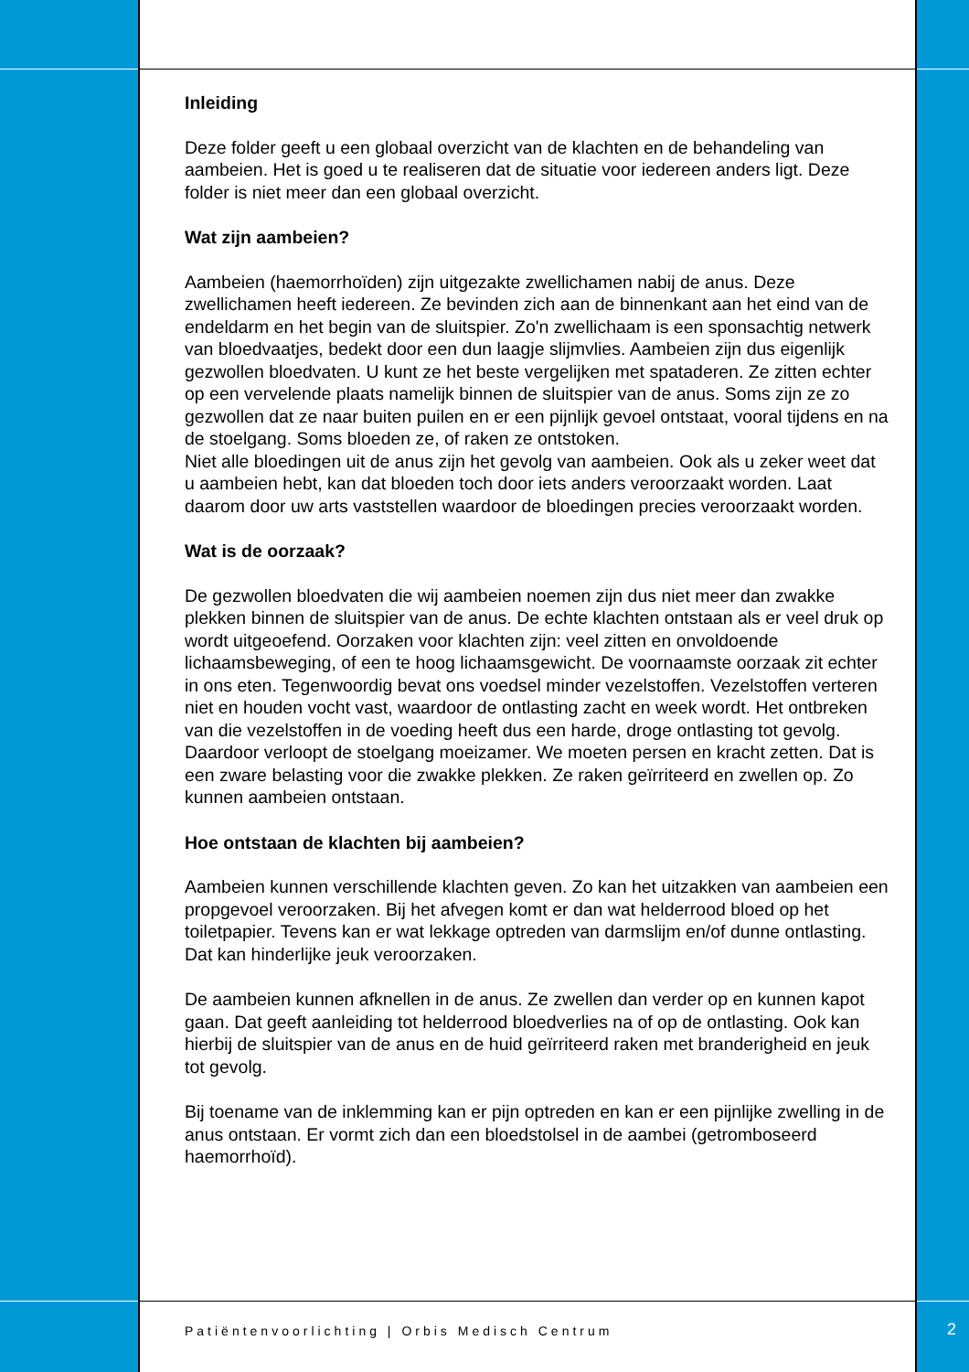Inleiding
Deze folder geeft u een globaal overzicht van de klachten en de behandeling van aambeien. Het is goed u te realiseren dat de situatie voor iedereen anders ligt. Deze folder is niet meer dan een globaal overzicht.
Wat zijn aambeien?
Aambeien (haemorrhoïden) zijn uitgezakte zwellichamen nabij de anus. Deze zwellichamen heeft iedereen. Ze bevinden zich aan de binnenkant aan het eind van de endeldarm en het begin van de sluitspier. Zo'n zwellichaam is een sponsachtig netwerk van bloedvaatjes, bedekt door een dun laagje slijmvlies. Aambeien zijn dus eigenlijk gezwollen bloedvaten. U kunt ze het beste vergelijken met spataderen. Ze zitten echter op een vervelende plaats namelijk binnen de sluitspier van de anus. Soms zijn ze zo gezwollen dat ze naar buiten puilen en er een pijnlijk gevoel ontstaat, vooral tijdens en na de stoelgang. Soms bloeden ze, of raken ze ontstoken.
Niet alle bloedingen uit de anus zijn het gevolg van aambeien. Ook als u zeker weet dat u aambeien hebt, kan dat bloeden toch door iets anders veroorzaakt worden. Laat daarom door uw arts vaststellen waardoor de bloedingen precies veroorzaakt worden.
Wat is de oorzaak?
De gezwollen bloedvaten die wij aambeien noemen zijn dus niet meer dan zwakke plekken binnen de sluitspier van de anus. De echte klachten ontstaan als er veel druk op wordt uitgeoefend. Oorzaken voor klachten zijn: veel zitten en onvoldoende lichaamsbeweging, of een te hoog lichaamsgewicht. De voornaamste oorzaak zit echter in ons eten. Tegenwoordig bevat ons voedsel minder vezelstoffen. Vezelstoffen verteren niet en houden vocht vast, waardoor de ontlasting zacht en week wordt. Het ontbreken van die vezelstoffen in de voeding heeft dus een harde, droge ontlasting tot gevolg. Daardoor verloopt de stoelgang moeizamer. We moeten persen en kracht zetten. Dat is een zware belasting voor die zwakke plekken. Ze raken geïrriteerd en zwellen op. Zo kunnen aambeien ontstaan.
Hoe ontstaan de klachten bij aambeien?
Aambeien kunnen verschillende klachten geven. Zo kan het uitzakken van aambeien een propgevoel veroorzaken. Bij het afvegen komt er dan wat helderrood bloed op het toiletpapier. Tevens kan er wat lekkage optreden van darmslijm en/of dunne ontlasting. Dat kan hinderlijke jeuk veroorzaken.
De aambeien kunnen afknellen in de anus. Ze zwellen dan verder op en kunnen kapot gaan. Dat geeft aanleiding tot helderrood bloedverlies na of op de ontlasting. Ook kan hierbij de sluitspier van de anus en de huid geïrriteerd raken met branderigheid en jeuk tot gevolg.
Bij toename van de inklemming kan er pijn optreden en kan er een pijnlijke zwelling in de anus ontstaan. Er vormt zich dan een bloedstolsel in de aambei (getromboseerd haemorrhoïd).
Patiëntenvoorlichting | Orbis Medisch Centrum
2